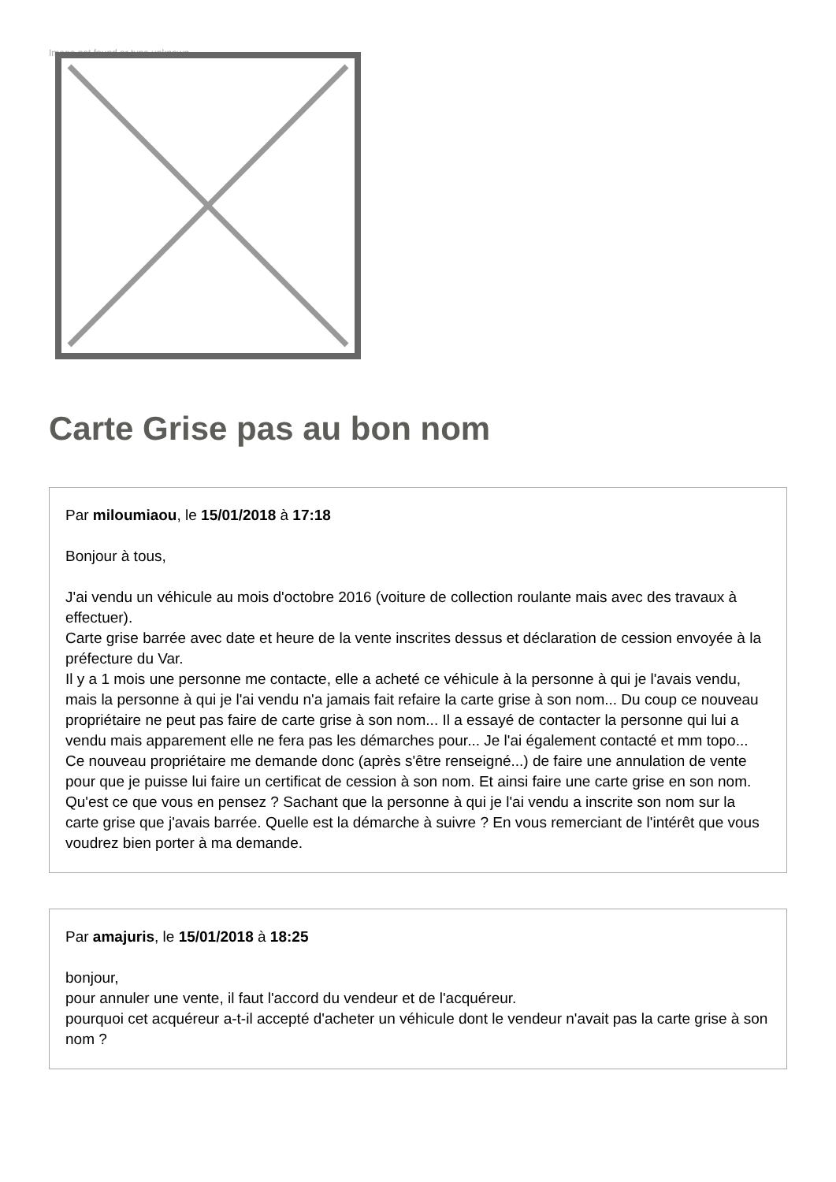Image not found or type unknown
Carte Grise pas au bon nom
Par miloumiaou, le 15/01/2018 à 17:18
Bonjour à tous,
J'ai vendu un véhicule au mois d'octobre 2016 (voiture de collection roulante mais avec des travaux à effectuer).
Carte grise barrée avec date et heure de la vente inscrites dessus et déclaration de cession envoyée à la préfecture du Var.
Il y a 1 mois une personne me contacte, elle a acheté ce véhicule à la personne à qui je l'avais vendu, mais la personne à qui je l'ai vendu n'a jamais fait refaire la carte grise à son nom... Du coup ce nouveau propriétaire ne peut pas faire de carte grise à son nom... Il a essayé de contacter la personne qui lui a vendu mais apparement elle ne fera pas les démarches pour... Je l'ai également contacté et mm topo...
Ce nouveau propriétaire me demande donc (après s'être renseigné...) de faire une annulation de vente pour que je puisse lui faire un certificat de cession à son nom. Et ainsi faire une carte grise en son nom.
Qu'est ce que vous en pensez ? Sachant que la personne à qui je l'ai vendu a inscrite son nom sur la carte grise que j'avais barrée. Quelle est la démarche à suivre ? En vous remerciant de l'intérêt que vous voudrez bien porter à ma demande.
Par amajuris, le 15/01/2018 à 18:25
bonjour,
pour annuler une vente, il faut l'accord du vendeur et de l'acquéreur.
pourquoi cet acquéreur a-t-il accepté d'acheter un véhicule dont le vendeur n'avait pas la carte grise à son nom ?